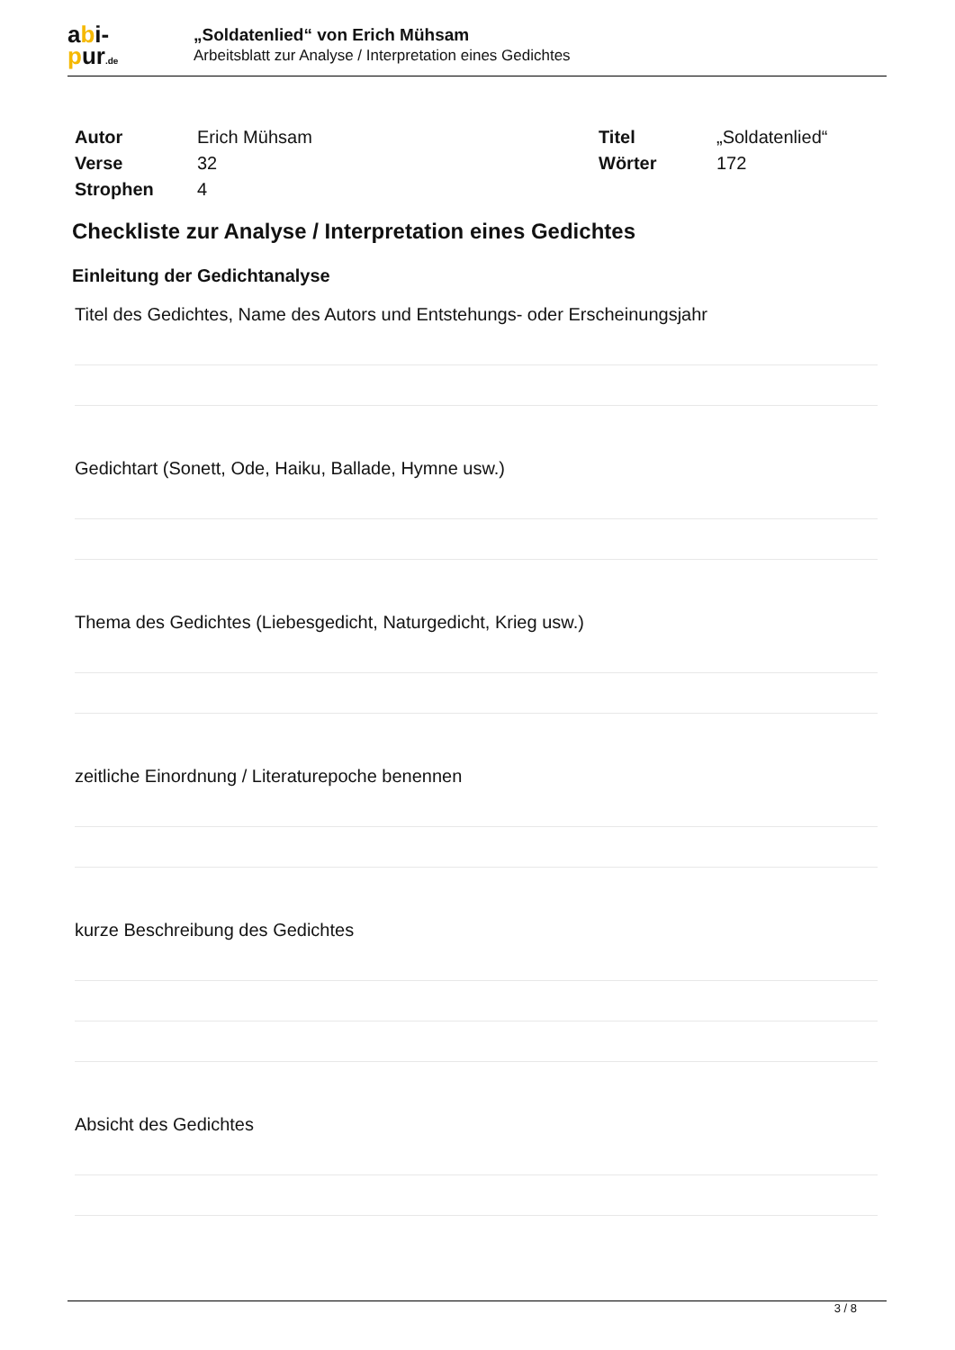abi-
pur.de
„Soldatenlied“ von Erich Mühsam
Arbeitsblatt zur Analyse / Interpretation eines Gedichtes
| Autor | Erich Mühsam | Titel | „Soldatenlied“ |
| Verse | 32 | Wörter | 172 |
| Strophen | 4 | | |
Checkliste zur Analyse / Interpretation eines Gedichtes
Einleitung der Gedichtanalyse
Titel des Gedichtes, Name des Autors und Entstehungs- oder Erscheinungsjahr
Gedichtart (Sonett, Ode, Haiku, Ballade, Hymne usw.)
Thema des Gedichtes (Liebesgedicht, Naturgedicht, Krieg usw.)
zeitliche Einordnung / Literaturepoche benennen
kurze Beschreibung des Gedichtes
Absicht des Gedichtes
3 / 8